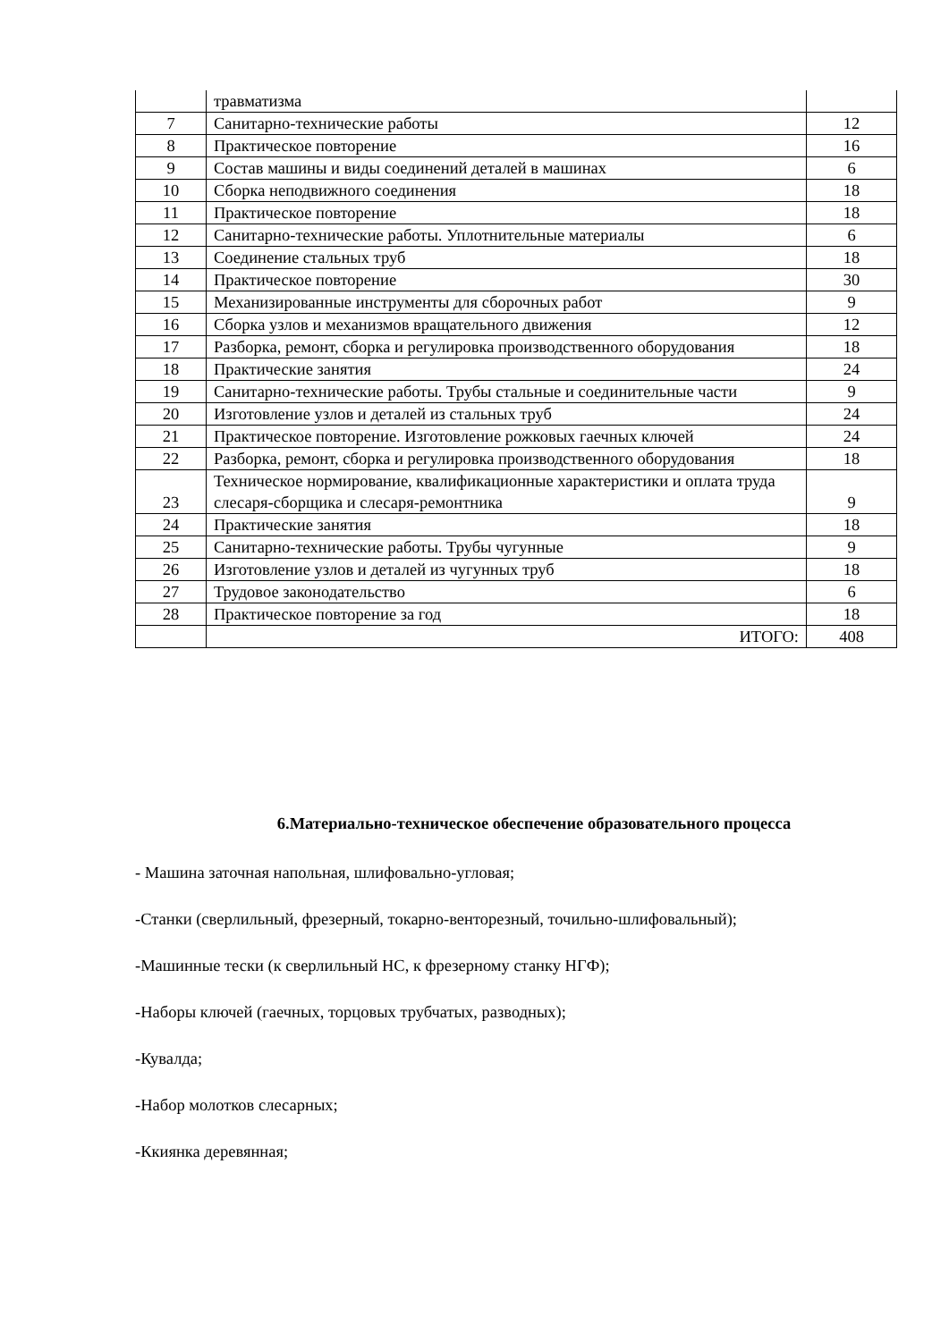| | травматизма | |
| 7 | Санитарно-технические работы | 12 |
| 8 | Практическое повторение | 16 |
| 9 | Состав машины и виды соединений деталей в машинах | 6 |
| 10 | Сборка неподвижного соединения | 18 |
| 11 | Практическое повторение | 18 |
| 12 | Санитарно-технические работы. Уплотнительные материалы | 6 |
| 13 | Соединение стальных труб | 18 |
| 14 | Практическое повторение | 30 |
| 15 | Механизированные инструменты для сборочных работ | 9 |
| 16 | Сборка узлов и механизмов вращательного движения | 12 |
| 17 | Разборка, ремонт, сборка и регулировка производственного оборудования | 18 |
| 18 | Практические занятия | 24 |
| 19 | Санитарно-технические работы. Трубы стальные и соединительные части | 9 |
| 20 | Изготовление узлов и деталей из стальных труб | 24 |
| 21 | Практическое повторение. Изготовление рожковых гаечных ключей | 24 |
| 22 | Разборка, ремонт, сборка и регулировка производственного оборудования | 18 |
| 23 | Техническое нормирование, квалификационные характеристики и оплата труда слесаря-сборщика и слесаря-ремонтника | 9 |
| 24 | Практические занятия | 18 |
| 25 | Санитарно-технические работы. Трубы чугунные | 9 |
| 26 | Изготовление узлов и деталей из чугунных труб | 18 |
| 27 | Трудовое законодательство | 6 |
| 28 | Практическое повторение за год | 18 |
| | ИТОГО: | 408 |
6.Материально-техническое обеспечение образовательного процесса
- Машина заточная напольная, шлифовально-угловая;
-Станки (сверлильный, фрезерный, токарно-венторезный, точильно-шлифовальный);
-Машинные тески (к сверлильный НС, к фрезерному станку НГФ);
-Наборы ключей (гаечных, торцовых трубчатых, разводных);
-Кувалда;
-Набор молотков слесарных;
-Ккиянка деревянная;